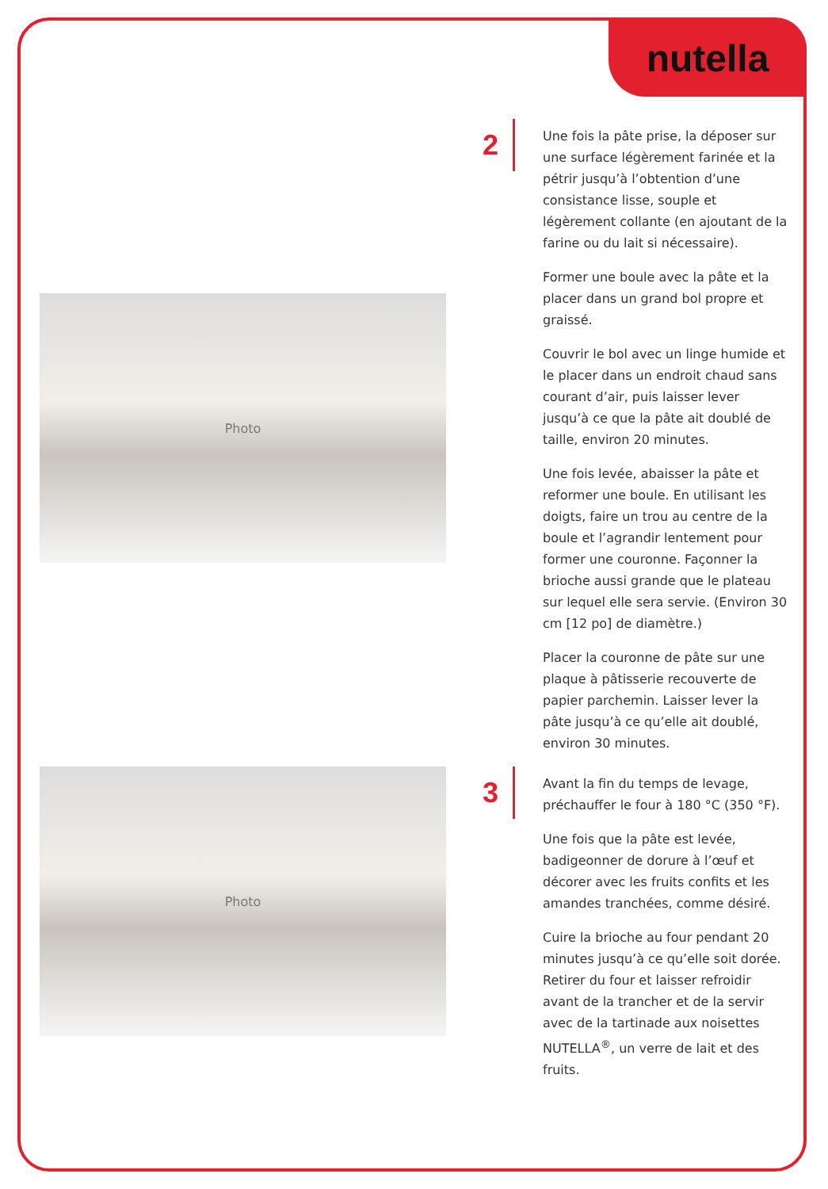nutella
Photo
2
Une fois la pâte prise, la déposer sur une surface légèrement farinée et la pétrir jusqu’à l’obtention d’une consistance lisse, souple et légèrement collante (en ajoutant de la farine ou du lait si nécessaire).
Former une boule avec la pâte et la placer dans un grand bol propre et graissé.
Couvrir le bol avec un linge humide et le placer dans un endroit chaud sans courant d’air, puis laisser lever jusqu’à ce que la pâte ait doublé de taille, environ 20 minutes.
Une fois levée, abaisser la pâte et reformer une boule. En utilisant les doigts, faire un trou au centre de la boule et l’agrandir lentement pour former une couronne. Façonner la brioche aussi grande que le plateau sur lequel elle sera servie. (Environ 30 cm [12 po] de diamètre.)
Placer la couronne de pâte sur une plaque à pâtisserie recouverte de papier parchemin. Laisser lever la pâte jusqu’à ce qu’elle ait doublé, environ 30 minutes.
Photo
3
Avant la fin du temps de levage, préchauffer le four à 180 °C (350 °F).
Une fois que la pâte est levée, badigeonner de dorure à l’œuf et décorer avec les fruits confits et les amandes tranchées, comme désiré.
Cuire la brioche au four pendant 20 minutes jusqu’à ce qu’elle soit dorée. Retirer du four et laisser refroidir avant de la trancher et de la servir avec de la tartinade aux noisettes NUTELLA<sup>®</sup>, un verre de lait et des fruits.